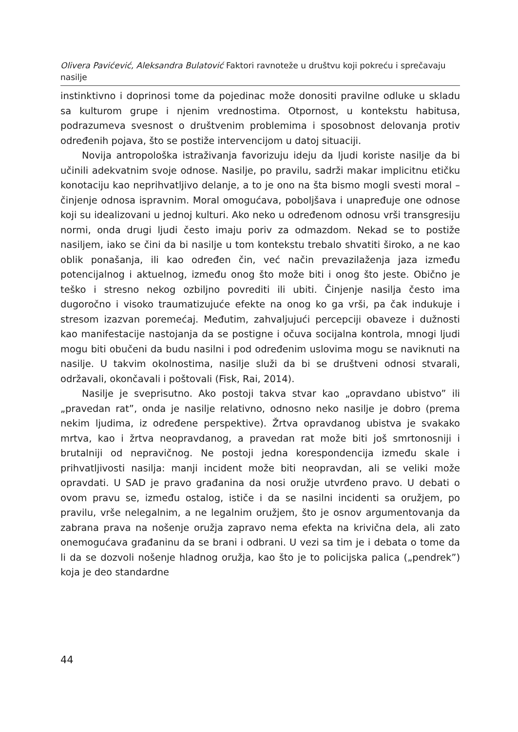Olivera Pavićević, Aleksandra Bulatović Faktori ravnoteže u društvu koji pokreću i sprečavaju nasilje
instinktivno i doprinosi tome da pojedinac može donositi pravilne odluke u skladu sa kulturom grupe i njenim vrednostima. Otpornost, u kontekstu habitusa, podrazumeva svesnost o društvenim problemima i sposobnost delovanja protiv određenih pojava, što se postiže intervencijom u datoj situaciji.
Novija antropološka istraživanja favorizuju ideju da ljudi koriste nasilje da bi učinili adekvatnim svoje odnose. Nasilje, po pravilu, sadrži makar implicitnu etičku konotaciju kao neprihvatljivo delanje, a to je ono na šta bismo mogli svesti moral – činjenje odnosa ispravnim. Moral omogućava, poboljšava i unapređuje one odnose koji su idealizovani u jednoj kulturi. Ako neko u određenom odnosu vrši transgresiju normi, onda drugi ljudi često imaju poriv za odmazdom. Nekad se to postiže nasiljem, iako se čini da bi nasilje u tom kontekstu trebalo shvatiti široko, a ne kao oblik ponašanja, ili kao određen čin, već način prevazilaženja jaza između potencijalnog i aktuelnog, između onog što može biti i onog što jeste. Obično je teško i stresno nekog ozbiljno povrediti ili ubiti. Činjenje nasilja često ima dugoročno i visoko traumatizujuće efekte na onog ko ga vrši, pa čak indukuje i stresom izazvan poremećaj. Međutim, zahvaljujući percepciji obaveze i dužnosti kao manifestacije nastojanja da se postigne i očuva socijalna kontrola, mnogi ljudi mogu biti obučeni da budu nasilni i pod određenim uslovima mogu se naviknuti na nasilje. U takvim okolnostima, nasilje služi da bi se društveni odnosi stvarali, održavali, okončavali i poštovali (Fisk, Rai, 2014).
Nasilje je sveprisutno. Ako postoji takva stvar kao „opravdano ubistvo” ili „pravedan rat”, onda je nasilje relativno, odnosno neko nasilje je dobro (prema nekim ljudima, iz određene perspektive). Žrtva opravdanog ubistva je svakako mrtva, kao i žrtva neopravdanog, a pravedan rat može biti još smrtonosniji i brutalniji od nepravičnog. Ne postoji jedna korespondencija između skale i prihvatljivosti nasilja: manji incident može biti neopravdan, ali se veliki može opravdati. U SAD je pravo građanina da nosi oružje utvrđeno pravo. U debati o ovom pravu se, između ostalog, ističe i da se nasilni incidenti sa oružjem, po pravilu, vrše nelegalnim, a ne legalnim oružjem, što je osnov argumentovanja da zabrana prava na nošenje oružja zapravo nema efekta na krivična dela, ali zato onemogućava građaninu da se brani i odbrani. U vezi sa tim je i debata o tome da li da se dozvoli nošenje hladnog oružja, kao što je to policijska palica („pendrek”) koja je deo standardne
44